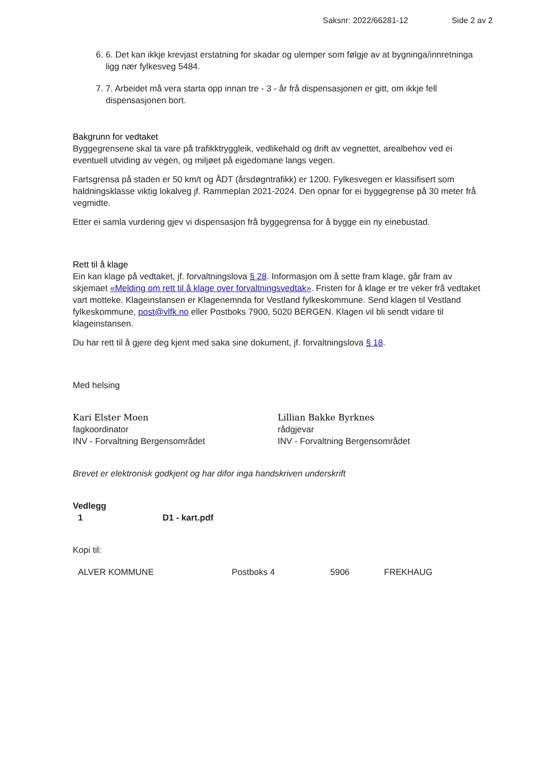Saksnr: 2022/66281-12 Side 2 av 2
6. 6. Det kan ikkje krevjast erstatning for skadar og ulemper som følgje av at bygninga/innretninga ligg nær fylkesveg 5484.
7. 7. Arbeidet må vera starta opp innan tre - 3 - år frå dispensasjonen er gitt, om ikkje fell dispensasjonen bort.
Bakgrunn for vedtaket
Byggegrensene skal ta vare på trafikktryggleik, vedlikehald og drift av vegnettet, arealbehov ved ei eventuell utviding av vegen, og miljøet på eigedomane langs vegen.
Fartsgrensa på staden er 50 km/t og ÅDT (årsdøgntrafikk) er 1200. Fylkesvegen er klassifisert som haldningsklasse viktig lokalveg jf. Rammeplan 2021-2024. Den opnar for ei byggegrense på 30 meter frå vegmidte.
Etter ei samla vurdering gjev vi dispensasjon frå byggegrensa for å bygge ein ny einebustad.
Rett til å klage
Ein kan klage på vedtaket, jf. forvaltningslova § 28. Informasjon om å sette fram klage, går fram av skjemaet «Melding om rett til å klage over forvaltningsvedtak». Fristen for å klage er tre veker frå vedtaket vart motteke. Klageinstansen er Klagenemnda for Vestland fylkeskommune. Send klagen til Vestland fylkeskommune, post@vlfk.no eller Postboks 7900, 5020 BERGEN. Klagen vil bli sendt vidare til klageinstansen.
Du har rett til å gjere deg kjent med saka sine dokument, jf. forvaltningslova § 18.
Med helsing
Kari Elster Moen
fagkoordinator
INV - Forvaltning Bergensområdet
Lillian Bakke Byrknes
rådgjevar
INV - Forvaltning Bergensområdet
Brevet er elektronisk godkjent og har difor inga handskriven underskrift
Vedlegg
| 1 | D1 - kart.pdf |
Kopi til:
| ALVER KOMMUNE | Postboks 4 | 5906 | FREKHAUG |